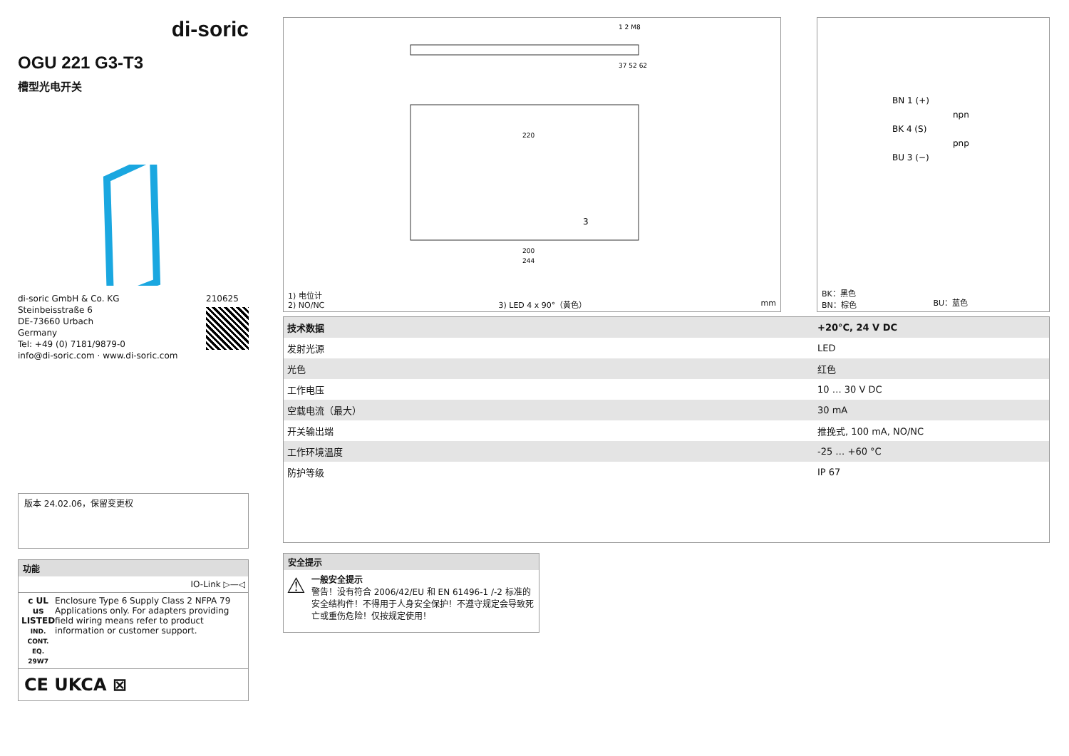di-soric
OGU 221 G3-T3
槽型光电开关
di-soric GmbH & Co. KG
Steinbeisstraße 6
DE-73660 Urbach
Germany
Tel: +49 (0) 7181/9879-0
info@di-soric.com · www.di-soric.com
210625
版本 24.02.06，保留变更权
功能
IO-Link ▷—◁
c UL us
LISTED
IND. CONT. EQ.
29W7
Enclosure Type 6 Supply Class 2 NFPA 79 Applications only. For adapters providing field wiring means refer to product information or customer support.
CE UKCA ⊠
220
200
244
37 52 62
1 2 M8
3
1) 电位计
2) NO/NC
3) LED 4 x 90°（黄色）
mm
BN 1 (+)
BK 4 (S)
BU 3 (−)
npn
pnp
BK：黑色
BN：棕色
BU：蓝色
| 技术数据 | +20°C, 24 V DC |
| 发射光源 | LED |
| 光色 | 红色 |
| 工作电压 | 10 … 30 V DC |
| 空载电流（最大） | 30 mA |
| 开关输出端 | 推挽式, 100 mA, NO/NC |
| 工作环境温度 | -25 … +60 °C |
| 防护等级 | IP 67 |
安全提示
⚠
一般安全提示
警告！没有符合 2006/42/EU 和 EN 61496-1 /-2 标准的安全结构件！不得用于人身安全保护！不遵守规定会导致死亡或重伤危险！仅按规定使用！